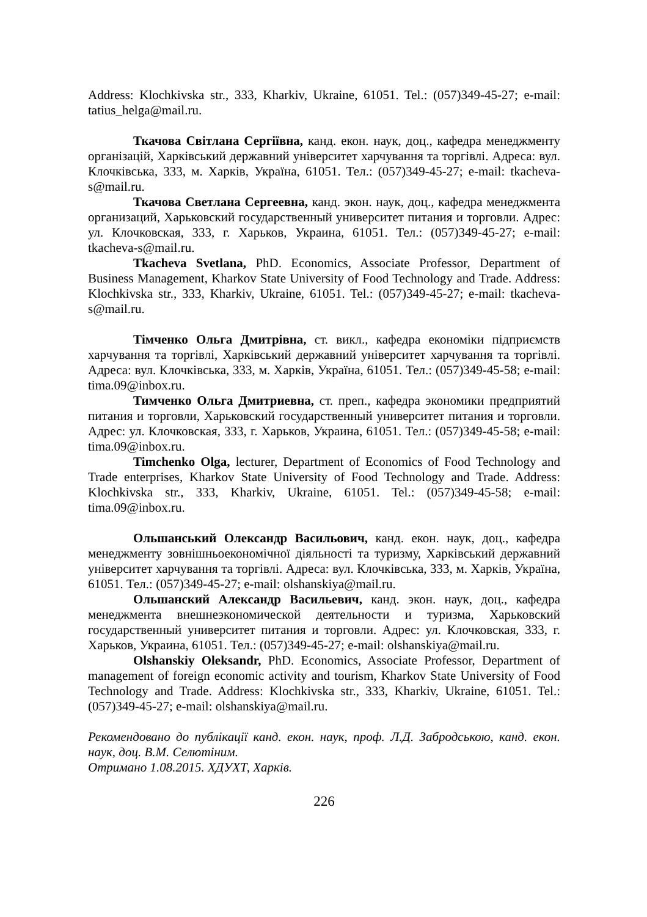Address: Klochkivska str., 333, Kharkiv, Ukraine, 61051. Tel.: (057)349-45-27; e-mail: tatius_helga@mail.ru.
Ткачова Світлана Сергіївна, канд. екон. наук, доц., кафедра менеджменту організацій, Харківський державний університет харчування та торгівлі. Адреса: вул. Клочківська, 333, м. Харків, Україна, 61051. Тел.: (057)349-45-27; e-mail: tkacheva-s@mail.ru.
Ткачова Светлана Сергеевна, канд. экон. наук, доц., кафедра менеджмента организаций, Харьковский государственный университет питания и торговли. Адрес: ул. Клочковская, 333, г. Харьков, Украина, 61051. Тел.: (057)349-45-27; e-mail: tkacheva-s@mail.ru.
Tkacheva Svetlana, PhD. Economics, Associate Professor, Department of Business Management, Kharkov State University of Food Technology and Trade. Address: Klochkivska str., 333, Kharkiv, Ukraine, 61051. Tel.: (057)349-45-27; e-mail: tkacheva-s@mail.ru.
Тімченко Ольга Дмитрівна, ст. викл., кафедра економіки підприємств харчування та торгівлі, Харківський державний університет харчування та торгівлі. Адреса: вул. Клочківська, 333, м. Харків, Україна, 61051. Тел.: (057)349-45-58; e-mail: tima.09@inbox.ru.
Тимченко Ольга Дмитриевна, ст. преп., кафедра экономики предприятий питания и торговли, Харьковский государственный университет питания и торговли. Адрес: ул. Клочковская, 333, г. Харьков, Украина, 61051. Тел.: (057)349-45-58; e-mail: tima.09@inbox.ru.
Timchenko Olga, lecturer, Department of Economics of Food Technology and Trade enterprises, Kharkov State University of Food Technology and Trade. Address: Klochkivska str., 333, Kharkiv, Ukraine, 61051. Tel.: (057)349-45-58; e-mail: tima.09@inbox.ru.
Ольшанський Олександр Васильович, канд. екон. наук, доц., кафедра менеджменту зовнішньоекономічної діяльності та туризму, Харківський державний університет харчування та торгівлі. Адреса: вул. Клочківська, 333, м. Харків, Україна, 61051. Тел.: (057)349-45-27; e-mail: olshanskiya@mail.ru.
Ольшанский Александр Васильевич, канд. экон. наук, доц., кафедра менеджмента внешнеэкономической деятельности и туризма, Харьковский государственный университет питания и торговли. Адрес: ул. Клочковская, 333, г. Харьков, Украина, 61051. Тел.: (057)349-45-27; e-mail: olshanskiya@mail.ru.
Olshanskiy Oleksandr, PhD. Economics, Associate Professor, Department of management of foreign economic activity and tourism, Kharkov State University of Food Technology and Trade. Address: Klochkivska str., 333, Kharkiv, Ukraine, 61051. Tel.: (057)349-45-27; e-mail: olshanskiya@mail.ru.
Рекомендовано до публікації канд. екон. наук, проф. Л.Д. Забродською, канд. екон. наук, доц. В.М. Селютіним.
Отримано 1.08.2015. ХДУХТ, Харків.
226